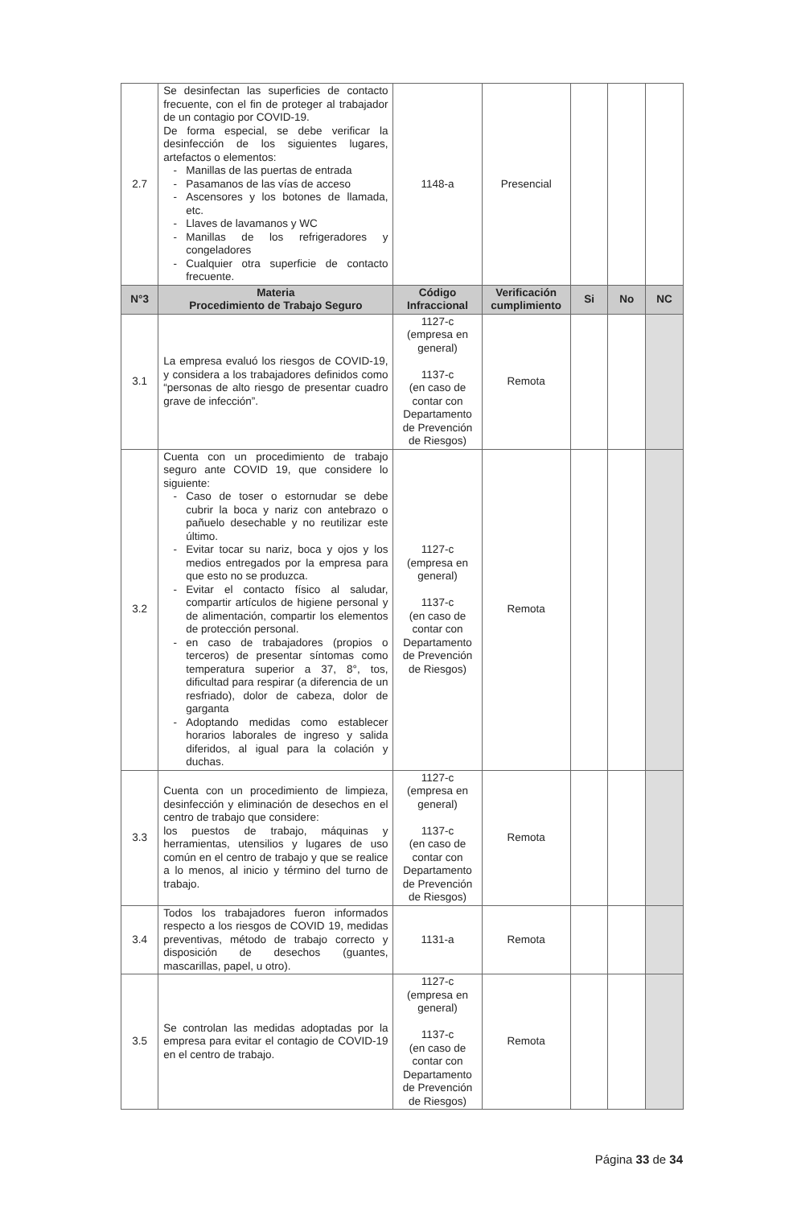| 2.7 | Se desinfectan las superficies de contacto frecuente, con el fin de proteger al trabajador de un contagio por COVID-19. De forma especial, se debe verificar la desinfección de los siguientes lugares, artefactos o elementos: Manillas de las puertas de entrada Pasamanos de las vías de acceso Ascensores y los botones de llamada, etc. Llaves de lavamanos y WC Manillas de los refrigeradores y congeladores Cualquier otra superficie de contacto frecuente. | 1148-a | Presencial | | | |
| N°3 | Materia Procedimiento de Trabajo Seguro | Código Infraccional | Verificación cumplimiento | Si | No | NC |
| 3.1 | La empresa evaluó los riesgos de COVID-19, y considera a los trabajadores definidos como “personas de alto riesgo de presentar cuadro grave de infección”. | 1127-c (empresa en general) 1137-c (en caso de contar con Departamento de Prevención de Riesgos) | Remota | | | |
| 3.2 | Cuenta con un procedimiento de trabajo seguro ante COVID 19, que considere lo siguiente: Caso de toser o estornudar se debe cubrir la boca y nariz con antebrazo o pañuelo desechable y no reutilizar este último. Evitar tocar su nariz, boca y ojos y los medios entregados por la empresa para que esto no se produzca. Evitar el contacto físico al saludar, compartir artículos de higiene personal y de alimentación, compartir los elementos de protección personal. en caso de trabajadores (propios o terceros) de presentar síntomas como temperatura superior a 37, 8°, tos, dificultad para respirar (a diferencia de un resfriado), dolor de cabeza, dolor de garganta Adoptando medidas como establecer horarios laborales de ingreso y salida diferidos, al igual para la colación y duchas. | 1127-c (empresa en general) 1137-c (en caso de contar con Departamento de Prevención de Riesgos) | Remota | | | |
| 3.3 | Cuenta con un procedimiento de limpieza, desinfección y eliminación de desechos en el centro de trabajo que considere: los puestos de trabajo, máquinas y herramientas, utensilios y lugares de uso común en el centro de trabajo y que se realice a lo menos, al inicio y término del turno de trabajo. | 1127-c (empresa en general) 1137-c (en caso de contar con Departamento de Prevención de Riesgos) | Remota | | | |
| 3.4 | Todos los trabajadores fueron informados respecto a los riesgos de COVID 19, medidas preventivas, método de trabajo correcto y disposición de desechos (guantes, mascarillas, papel, u otro). | 1131-a | Remota | | | |
| 3.5 | Se controlan las medidas adoptadas por la empresa para evitar el contagio de COVID-19 en el centro de trabajo. | 1127-c (empresa en general) 1137-c (en caso de contar con Departamento de Prevención de Riesgos) | Remota | | | |
Página 33 de 34